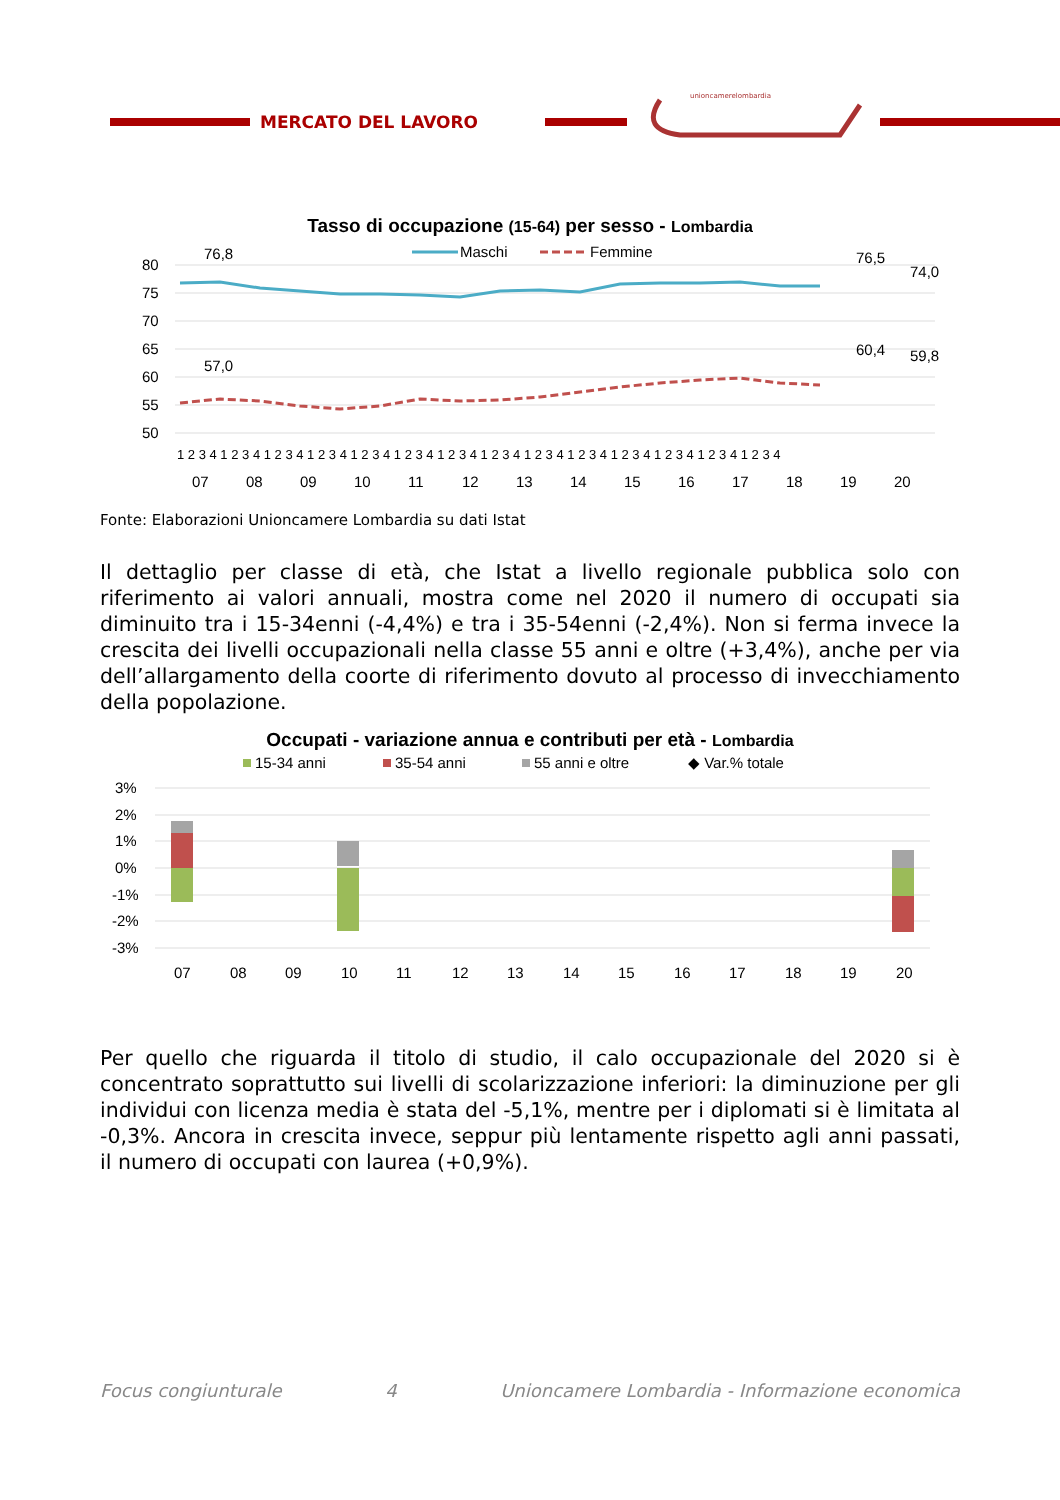MERCATO DEL LAVORO
unioncamerelombardia
Tasso di occupazione (15-64) per sesso - Lombardia
Maschi
Femmine
80
75
70
65
60
55
50
76,8
57,0
76,5
74,0
60,4
59,8
1 2 3 4 1 2 3 4 1 2 3 4 1 2 3 4 1 2 3 4 1 2 3 4 1 2 3 4 1 2 3 4 1 2 3 4 1 2 3 4 1 2 3 4 1 2 3 4 1 2 3 4 1 2 3 4
07
08
09
10
11
12
13
14
15
16
17
18
19
20
Fonte: Elaborazioni Unioncamere Lombardia su dati Istat
Il dettaglio per classe di età, che Istat a livello regionale pubblica solo con riferimento ai valori annuali, mostra come nel 2020 il numero di occupati sia diminuito tra i 15-34enni (-4,4%) e tra i 35-54enni (-2,4%). Non si ferma invece la crescita dei livelli occupazionali nella classe 55 anni e oltre (+3,4%), anche per via dell’allargamento della coorte di riferimento dovuto al processo di invecchiamento della popolazione.
Occupati - variazione annua e contributi per età - Lombardia
15-34 anni
35-54 anni
55 anni e oltre
◆ Var.% totale
3%
2%
1%
0%
-1%
-2%
-3%
07
08
09
10
11
12
13
14
15
16
17
18
19
20
Per quello che riguarda il titolo di studio, il calo occupazionale del 2020 si è concentrato soprattutto sui livelli di scolarizzazione inferiori: la diminuzione per gli individui con licenza media è stata del -5,1%, mentre per i diplomati si è limitata al -0,3%. Ancora in crescita invece, seppur più lentamente rispetto agli anni passati, il numero di occupati con laurea (+0,9%).
Focus congiunturale 4 Unioncamere Lombardia - Informazione economica